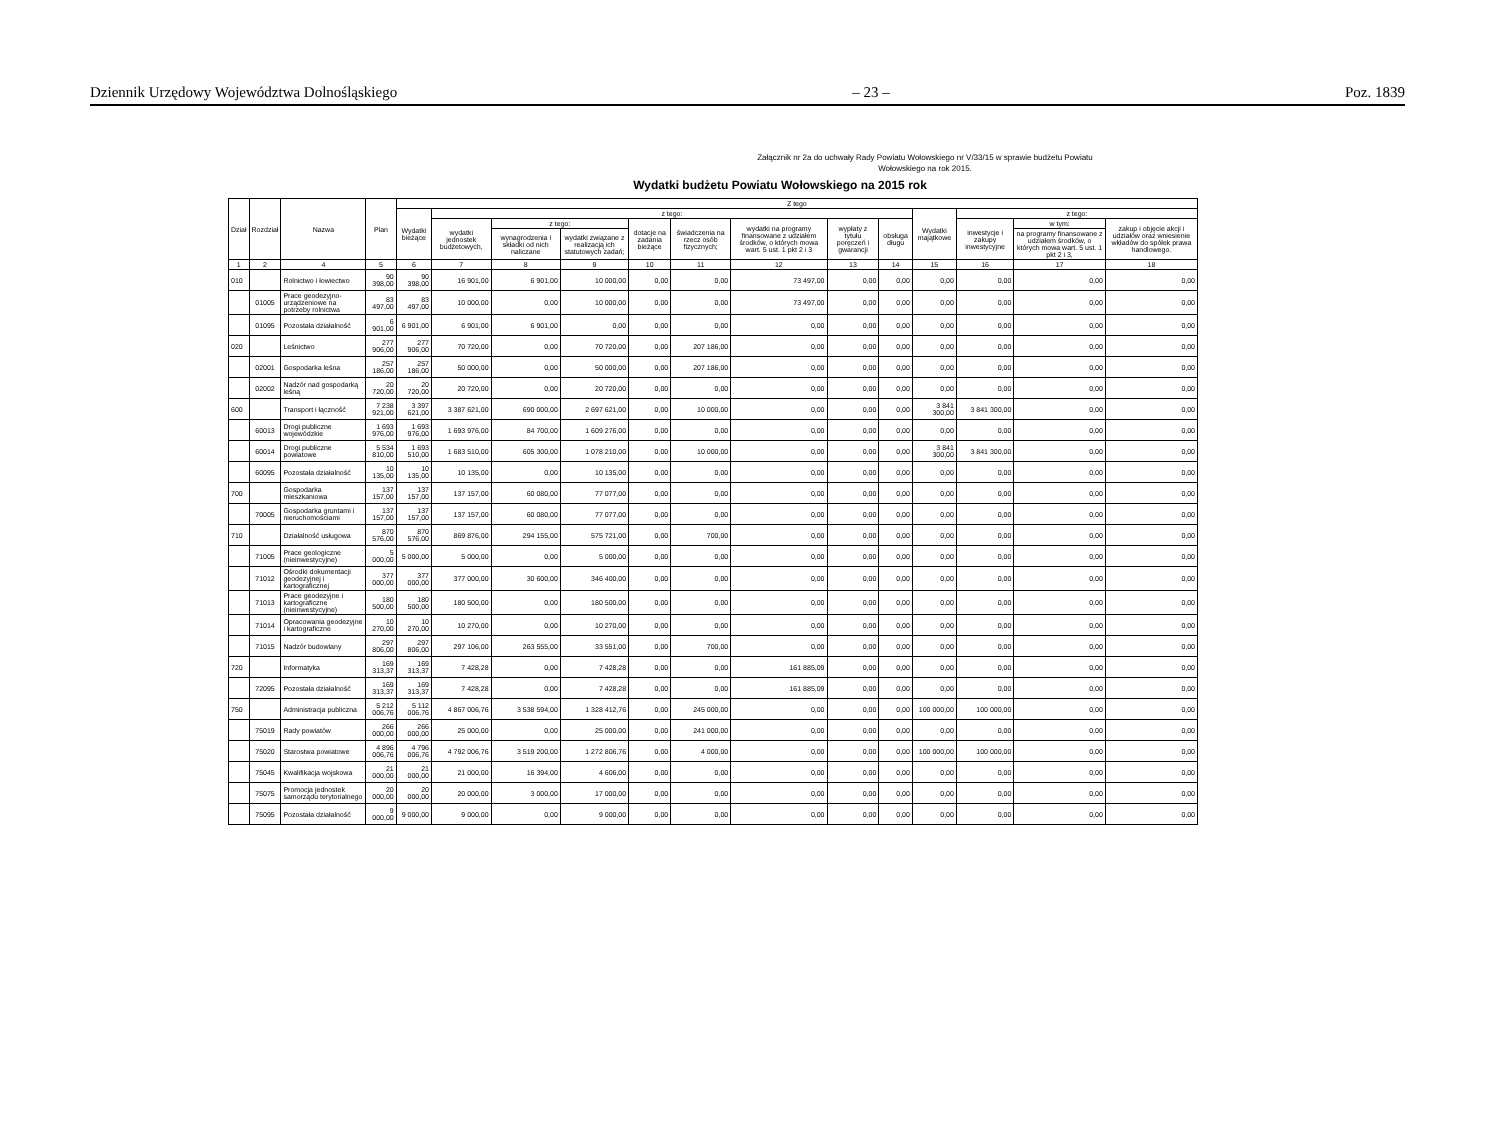Dziennik Urzędowy Województwa Dolnośląskiego – 23 – Poz. 1839
Załącznik nr 2a do uchwały Rady Powiatu Wołowskiego nr V/33/15 w sprawie budżetu Powiatu Wołowskiego na rok 2015.
Wydatki budżetu Powiatu Wołowskiego na 2015 rok
| Dział | Rozdział | Nazwa | Plan | Z tego | | | | | | | | | | | | |
| --- | --- | --- | --- | --- | --- | --- | --- | --- | --- | --- | --- | --- | --- | --- | --- | --- |
| | | | | Wydatki bieżące | z tego: | | | | | | | | Wydatki majątkowe | z tego: | | |
| | | | | | wydatki jednostek budżetowych, | z tego: | | dotacje na zadania bieżące | świadczenia na rzecz osób fizycznych; | wydatki na programy finansowane z udziałem środków, o których mowa wart. 5 ust. 1 pkt 2 i 3 | wypłaty z tytułu poręczeń i gwarancji | obsługa długu | | inwestycje i zakupy inwestycyjne | w tym: | zakup i objęcie akcji i udziałów oraz wniesienie wkładów do spółek prawa handlowego. |
| | | | | | | wynagrodzenia i składki od nich naliczane | wydatki związane z realizacją ich statutowych zadań; | | | | | | | | na programy finansowane z udziałem środków, o których mowa wart. 5 ust. 1 pkt 2 i 3, | |
| 1 | 2 | 4 | 5 | 6 | 7 | 8 | 9 | 10 | 11 | 12 | 13 | 14 | 15 | 16 | 17 | 18 |
| 010 | | Rolnictwo i łowiectwo | 90 398,00 | 90 398,00 | 16 901,00 | 6 901,00 | 10 000,00 | 0,00 | 0,00 | 73 497,00 | 0,00 | 0,00 | 0,00 | 0,00 | 0,00 | 0,00 |
| | 01005 | Prace geodezyjno-urządzeniowe na potrzeby rolnictwa | 83 497,00 | 83 497,00 | 10 000,00 | 0,00 | 10 000,00 | 0,00 | 0,00 | 73 497,00 | 0,00 | 0,00 | 0,00 | 0,00 | 0,00 | 0,00 |
| | 01095 | Pozostała działalność | 6 901,00 | 6 901,00 | 6 901,00 | 6 901,00 | 0,00 | 0,00 | 0,00 | 0,00 | 0,00 | 0,00 | 0,00 | 0,00 | 0,00 | 0,00 |
| 020 | | Leśnictwo | 277 906,00 | 277 906,00 | 70 720,00 | 0,00 | 70 720,00 | 0,00 | 207 186,00 | 0,00 | 0,00 | 0,00 | 0,00 | 0,00 | 0,00 | 0,00 |
| | 02001 | Gospodarka leśna | 257 186,00 | 257 186,00 | 50 000,00 | 0,00 | 50 000,00 | 0,00 | 207 186,00 | 0,00 | 0,00 | 0,00 | 0,00 | 0,00 | 0,00 | 0,00 |
| | 02002 | Nadzór nad gospodarką leśną | 20 720,00 | 20 720,00 | 20 720,00 | 0,00 | 20 720,00 | 0,00 | 0,00 | 0,00 | 0,00 | 0,00 | 0,00 | 0,00 | 0,00 | 0,00 |
| 600 | | Transport i łączność | 7 238 921,00 | 3 397 621,00 | 3 387 621,00 | 690 000,00 | 2 697 621,00 | 0,00 | 10 000,00 | 0,00 | 0,00 | 0,00 | 3 841 300,00 | 3 841 300,00 | 0,00 | 0,00 |
| | 60013 | Drogi publiczne wojewódzkie | 1 693 976,00 | 1 693 976,00 | 1 693 976,00 | 84 700,00 | 1 609 276,00 | 0,00 | 0,00 | 0,00 | 0,00 | 0,00 | 0,00 | 0,00 | 0,00 | 0,00 |
| | 60014 | Drogi publiczne powiatowe | 5 534 810,00 | 1 693 510,00 | 1 683 510,00 | 605 300,00 | 1 078 210,00 | 0,00 | 10 000,00 | 0,00 | 0,00 | 0,00 | 3 841 300,00 | 3 841 300,00 | 0,00 | 0,00 |
| | 60095 | Pozostała działalność | 10 135,00 | 10 135,00 | 10 135,00 | 0,00 | 10 135,00 | 0,00 | 0,00 | 0,00 | 0,00 | 0,00 | 0,00 | 0,00 | 0,00 | 0,00 |
| 700 | | Gospodarka mieszkaniowa | 137 157,00 | 137 157,00 | 137 157,00 | 60 080,00 | 77 077,00 | 0,00 | 0,00 | 0,00 | 0,00 | 0,00 | 0,00 | 0,00 | 0,00 | 0,00 |
| | 70005 | Gospodarka gruntami i nieruchomościami | 137 157,00 | 137 157,00 | 137 157,00 | 60 080,00 | 77 077,00 | 0,00 | 0,00 | 0,00 | 0,00 | 0,00 | 0,00 | 0,00 | 0,00 | 0,00 |
| 710 | | Działalność usługowa | 870 576,00 | 870 576,00 | 869 876,00 | 294 155,00 | 575 721,00 | 0,00 | 700,00 | 0,00 | 0,00 | 0,00 | 0,00 | 0,00 | 0,00 | 0,00 |
| | 71005 | Prace geologiczne (nieinwestycyjne) | 5 000,00 | 5 000,00 | 5 000,00 | 0,00 | 5 000,00 | 0,00 | 0,00 | 0,00 | 0,00 | 0,00 | 0,00 | 0,00 | 0,00 | 0,00 |
| | 71012 | Ośrodki dokumentacji geodezyjnej i kartograficznej | 377 000,00 | 377 000,00 | 377 000,00 | 30 600,00 | 346 400,00 | 0,00 | 0,00 | 0,00 | 0,00 | 0,00 | 0,00 | 0,00 | 0,00 | 0,00 |
| | 71013 | Prace geodezyjne i kartograficzne (nieinwestycyjne) | 180 500,00 | 180 500,00 | 180 500,00 | 0,00 | 180 500,00 | 0,00 | 0,00 | 0,00 | 0,00 | 0,00 | 0,00 | 0,00 | 0,00 | 0,00 |
| | 71014 | Opracowania geodezyjne i kartograficzne | 10 270,00 | 10 270,00 | 10 270,00 | 0,00 | 10 270,00 | 0,00 | 0,00 | 0,00 | 0,00 | 0,00 | 0,00 | 0,00 | 0,00 | 0,00 |
| | 71015 | Nadzór budowlany | 297 806,00 | 297 806,00 | 297 106,00 | 263 555,00 | 33 551,00 | 0,00 | 700,00 | 0,00 | 0,00 | 0,00 | 0,00 | 0,00 | 0,00 | 0,00 |
| 720 | | Informatyka | 169 313,37 | 169 313,37 | 7 428,28 | 0,00 | 7 428,28 | 0,00 | 0,00 | 161 885,09 | 0,00 | 0,00 | 0,00 | 0,00 | 0,00 | 0,00 |
| | 72095 | Pozostała działalność | 169 313,37 | 169 313,37 | 7 428,28 | 0,00 | 7 428,28 | 0,00 | 0,00 | 161 885,09 | 0,00 | 0,00 | 0,00 | 0,00 | 0,00 | 0,00 |
| 750 | | Administracja publiczna | 5 212 006,76 | 5 112 006,76 | 4 867 006,76 | 3 538 594,00 | 1 328 412,76 | 0,00 | 245 000,00 | 0,00 | 0,00 | 0,00 | 100 000,00 | 100 000,00 | 0,00 | 0,00 |
| | 75019 | Rady powiatów | 266 000,00 | 266 000,00 | 25 000,00 | 0,00 | 25 000,00 | 0,00 | 241 000,00 | 0,00 | 0,00 | 0,00 | 0,00 | 0,00 | 0,00 | 0,00 |
| | 75020 | Starostwa powiatowe | 4 896 006,76 | 4 796 006,76 | 4 792 006,76 | 3 519 200,00 | 1 272 806,76 | 0,00 | 4 000,00 | 0,00 | 0,00 | 0,00 | 100 000,00 | 100 000,00 | 0,00 | 0,00 |
| | 75045 | Kwalifikacja wojskowa | 21 000,00 | 21 000,00 | 21 000,00 | 16 394,00 | 4 606,00 | 0,00 | 0,00 | 0,00 | 0,00 | 0,00 | 0,00 | 0,00 | 0,00 | 0,00 |
| | 75075 | Promocja jednostek samorządu terytorialnego | 20 000,00 | 20 000,00 | 20 000,00 | 3 000,00 | 17 000,00 | 0,00 | 0,00 | 0,00 | 0,00 | 0,00 | 0,00 | 0,00 | 0,00 | 0,00 |
| | 75095 | Pozostała działalność | 9 000,00 | 9 000,00 | 9 000,00 | 0,00 | 9 000,00 | 0,00 | 0,00 | 0,00 | 0,00 | 0,00 | 0,00 | 0,00 | 0,00 | 0,00 |